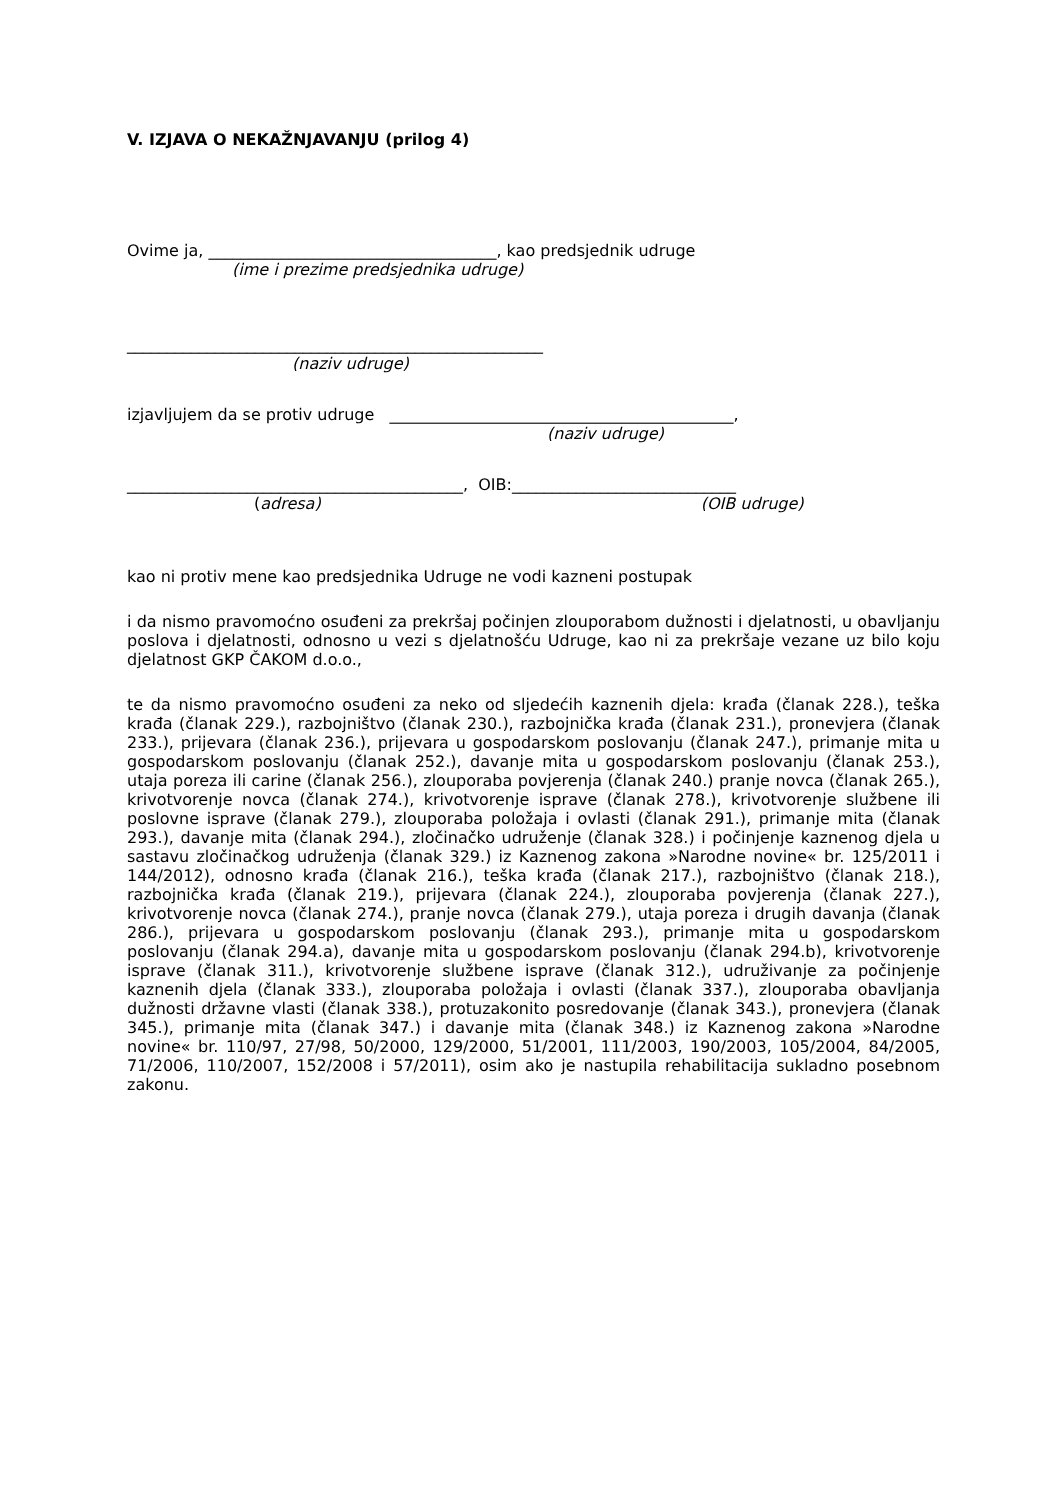V. IZJAVA O NEKAŽNJAVANJU (prilog 4)
Ovime ja, ____________________________________, kao predsjednik udruge
(ime i prezime predsjednika udruge)
____________________________________________________
(naziv udruge)
izjavljujem da se protiv udruge ___________________________________________,
(naziv udruge)
__________________________________________, OIB:____________________________
(adresa) (OIB udruge)
kao ni protiv mene kao predsjednika Udruge ne vodi kazneni postupak
i da nismo pravomoćno osuđeni za prekršaj počinjen zlouporabom dužnosti i djelatnosti, u obavljanju poslova i djelatnosti, odnosno u vezi s djelatnošću Udruge, kao ni za prekršaje vezane uz bilo koju djelatnost GKP ČAKOM d.o.o.,
te da nismo pravomoćno osuđeni za neko od sljedećih kaznenih djela: krađa (članak 228.), teška krađa (članak 229.), razbojništvo (članak 230.), razbojnička krađa (članak 231.), pronevjera (članak 233.), prijevara (članak 236.), prijevara u gospodarskom poslovanju (članak 247.), primanje mita u gospodarskom poslovanju (članak 252.), davanje mita u gospodarskom poslovanju (članak 253.), utaja poreza ili carine (članak 256.), zlouporaba povjerenja (članak 240.) pranje novca (članak 265.), krivotvorenje novca (članak 274.), krivotvorenje isprave (članak 278.), krivotvorenje službene ili poslovne isprave (članak 279.), zlouporaba položaja i ovlasti (članak 291.), primanje mita (članak 293.), davanje mita (članak 294.), zločinačko udruženje (članak 328.) i počinjenje kaznenog djela u sastavu zločinačkog udruženja (članak 329.) iz Kaznenog zakona »Narodne novine« br. 125/2011 i 144/2012), odnosno krađa (članak 216.), teška krađa (članak 217.), razbojništvo (članak 218.), razbojnička krađa (članak 219.), prijevara (članak 224.), zlouporaba povjerenja (članak 227.), krivotvorenje novca (članak 274.), pranje novca (članak 279.), utaja poreza i drugih davanja (članak 286.), prijevara u gospodarskom poslovanju (članak 293.), primanje mita u gospodarskom poslovanju (članak 294.a), davanje mita u gospodarskom poslovanju (članak 294.b), krivotvorenje isprave (članak 311.), krivotvorenje službene isprave (članak 312.), udruživanje za počinjenje kaznenih djela (članak 333.), zlouporaba položaja i ovlasti (članak 337.), zlouporaba obavljanja dužnosti državne vlasti (članak 338.), protuzakonito posredovanje (članak 343.), pronevjera (članak 345.), primanje mita (članak 347.) i davanje mita (članak 348.) iz Kaznenog zakona »Narodne novine« br. 110/97, 27/98, 50/2000, 129/2000, 51/2001, 111/2003, 190/2003, 105/2004, 84/2005, 71/2006, 110/2007, 152/2008 i 57/2011), osim ako je nastupila rehabilitacija sukladno posebnom zakonu.